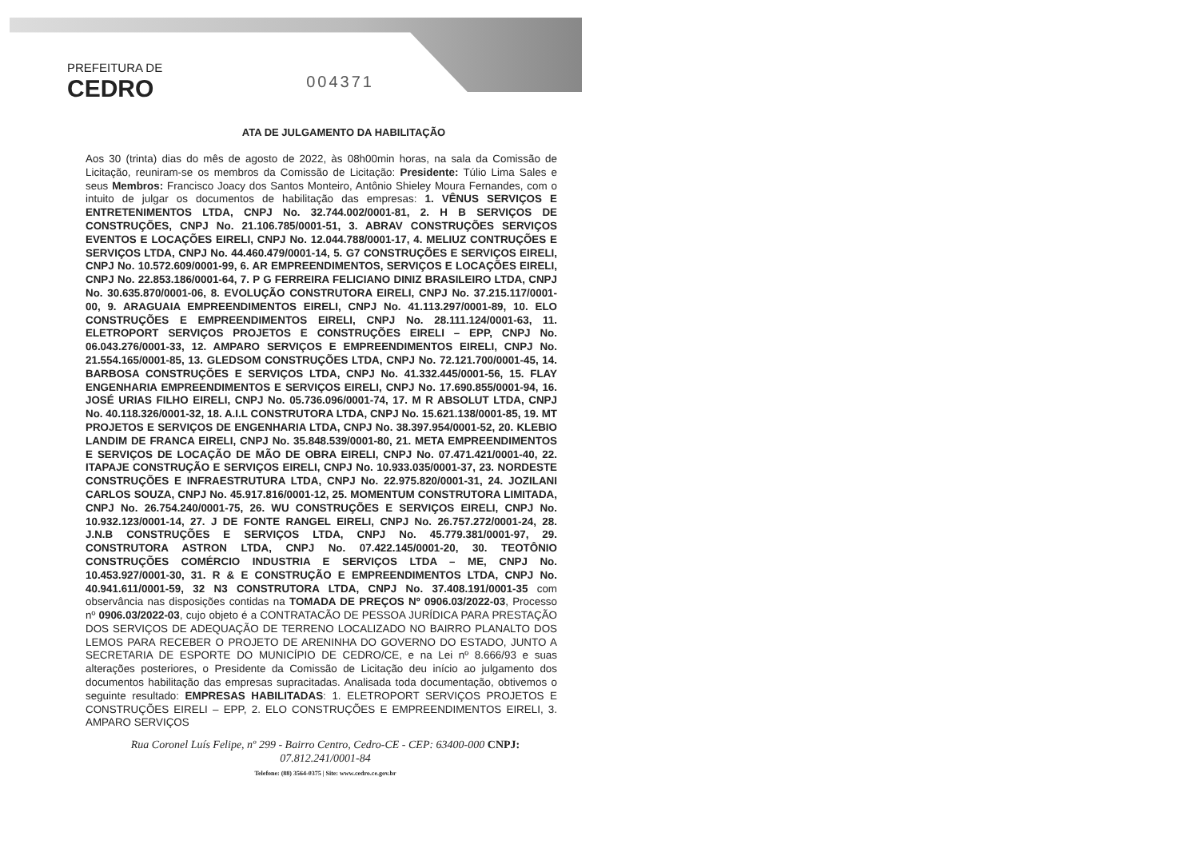PREFEITURA DE
CEDRO
004371
ATA DE JULGAMENTO DA HABILITAÇÃO
Aos 30 (trinta) dias do mês de agosto de 2022, às 08h00min horas, na sala da Comissão de Licitação, reuniram-se os membros da Comissão de Licitação: Presidente: Túlio Lima Sales e seus Membros: Francisco Joacy dos Santos Monteiro, Antônio Shieley Moura Fernandes, com o intuito de julgar os documentos de habilitação das empresas: 1. VÊNUS SERVIÇOS E ENTRETENIMENTOS LTDA, CNPJ No. 32.744.002/0001-81, 2. H B SERVIÇOS DE CONSTRUÇÕES, CNPJ No. 21.106.785/0001-51, 3. ABRAV CONSTRUÇÕES SERVIÇOS EVENTOS E LOCAÇÕES EIRELI, CNPJ No. 12.044.788/0001-17, 4. MELIUZ CONTRUÇÕES E SERVIÇOS LTDA, CNPJ No. 44.460.479/0001-14, 5. G7 CONSTRUÇÕES E SERVIÇOS EIRELI, CNPJ No. 10.572.609/0001-99, 6. AR EMPREENDIMENTOS, SERVIÇOS E LOCAÇÕES EIRELI, CNPJ No. 22.853.186/0001-64, 7. P G FERREIRA FELICIANO DINIZ BRASILEIRO LTDA, CNPJ No. 30.635.870/0001-06, 8. EVOLUÇÃO CONSTRUTORA EIRELI, CNPJ No. 37.215.117/0001-00, 9. ARAGUAIA EMPREENDIMENTOS EIRELI, CNPJ No. 41.113.297/0001-89, 10. ELO CONSTRUÇÕES E EMPREENDIMENTOS EIRELI, CNPJ No. 28.111.124/0001-63, 11. ELETROPORT SERVIÇOS PROJETOS E CONSTRUÇÕES EIRELI – EPP, CNPJ No. 06.043.276/0001-33, 12. AMPARO SERVIÇOS E EMPREENDIMENTOS EIRELI, CNPJ No. 21.554.165/0001-85, 13. GLEDSOM CONSTRUÇÕES LTDA, CNPJ No. 72.121.700/0001-45, 14. BARBOSA CONSTRUÇÕES E SERVIÇOS LTDA, CNPJ No. 41.332.445/0001-56, 15. FLAY ENGENHARIA EMPREENDIMENTOS E SERVIÇOS EIRELI, CNPJ No. 17.690.855/0001-94, 16. JOSÉ URIAS FILHO EIRELI, CNPJ No. 05.736.096/0001-74, 17. M R ABSOLUT LTDA, CNPJ No. 40.118.326/0001-32, 18. A.I.L CONSTRUTORA LTDA, CNPJ No. 15.621.138/0001-85, 19. MT PROJETOS E SERVIÇOS DE ENGENHARIA LTDA, CNPJ No. 38.397.954/0001-52, 20. KLEBIO LANDIM DE FRANCA EIRELI, CNPJ No. 35.848.539/0001-80, 21. META EMPREENDIMENTOS E SERVIÇOS DE LOCAÇÃO DE MÃO DE OBRA EIRELI, CNPJ No. 07.471.421/0001-40, 22. ITAPAJE CONSTRUÇÃO E SERVIÇOS EIRELI, CNPJ No. 10.933.035/0001-37, 23. NORDESTE CONSTRUÇÕES E INFRAESTRUTURA LTDA, CNPJ No. 22.975.820/0001-31, 24. JOZILANI CARLOS SOUZA, CNPJ No. 45.917.816/0001-12, 25. MOMENTUM CONSTRUTORA LIMITADA, CNPJ No. 26.754.240/0001-75, 26. WU CONSTRUÇÕES E SERVIÇOS EIRELI, CNPJ No. 10.932.123/0001-14, 27. J DE FONTE RANGEL EIRELI, CNPJ No. 26.757.272/0001-24, 28. J.N.B CONSTRUÇÕES E SERVIÇOS LTDA, CNPJ No. 45.779.381/0001-97, 29. CONSTRUTORA ASTRON LTDA, CNPJ No. 07.422.145/0001-20, 30. TEOTÔNIO CONSTRUÇÕES COMÉRCIO INDUSTRIA E SERVIÇOS LTDA – ME, CNPJ No. 10.453.927/0001-30, 31. R & E CONSTRUÇÃO E EMPREENDIMENTOS LTDA, CNPJ No. 40.941.611/0001-59, 32 N3 CONSTRUTORA LTDA, CNPJ No. 37.408.191/0001-35 com observância nas disposições contidas na TOMADA DE PREÇOS Nº 0906.03/2022-03, Processo nº 0906.03/2022-03, cujo objeto é a CONTRATACÃO DE PESSOA JURÍDICA PARA PRESTAÇÃO DOS SERVIÇOS DE ADEQUAÇÃO DE TERRENO LOCALIZADO NO BAIRRO PLANALTO DOS LEMOS PARA RECEBER O PROJETO DE ARENINHA DO GOVERNO DO ESTADO, JUNTO A SECRETARIA DE ESPORTE DO MUNICÍPIO DE CEDRO/CE, e na Lei nº 8.666/93 e suas alterações posteriores, o Presidente da Comissão de Licitação deu início ao julgamento dos documentos habilitação das empresas supracitadas. Analisada toda documentação, obtivemos o seguinte resultado: EMPRESAS HABILITADAS: 1. ELETROPORT SERVIÇOS PROJETOS E CONSTRUÇÕES EIRELI – EPP, 2. ELO CONSTRUÇÕES E EMPREENDIMENTOS EIRELI, 3. AMPARO SERVIÇOS
Rua Coronel Luís Felipe, nº 299 - Bairro Centro, Cedro-CE - CEP: 63400-000 CNPJ:
07.812.241/0001-84
Telefone: (88) 3564-0375 | Site: www.cedro.ce.gov.br